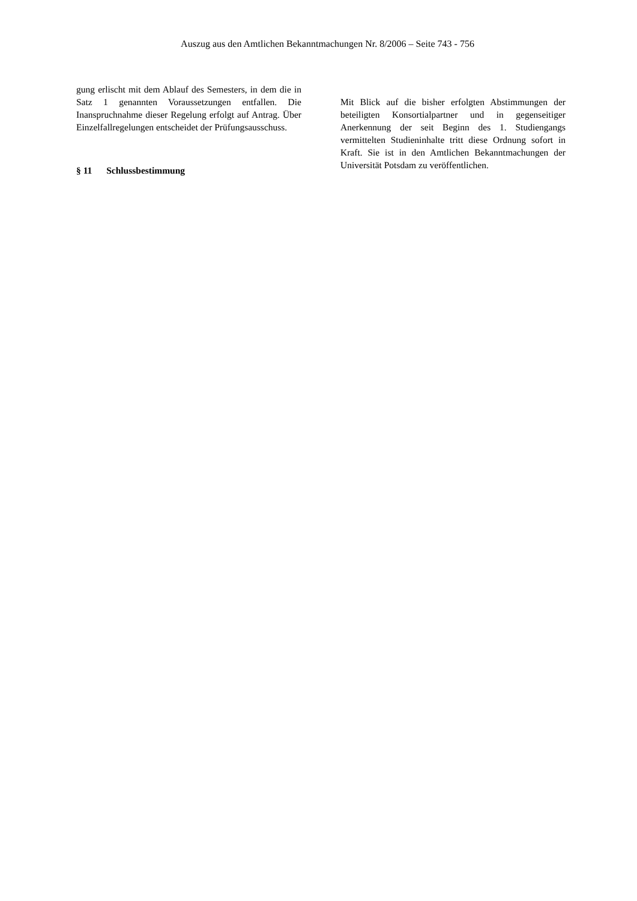Auszug aus den Amtlichen Bekanntmachungen Nr. 8/2006 – Seite 743 - 756
gung erlischt mit dem Ablauf des Semesters, in dem die in Satz 1 genannten Voraussetzungen entfallen. Die Inanspruchnahme dieser Regelung erfolgt auf Antrag. Über Einzelfallregelungen entscheidet der Prüfungsausschuss.
§ 11 Schlussbestimmung
Mit Blick auf die bisher erfolgten Abstimmungen der beteiligten Konsortialpartner und in gegenseitiger Anerkennung der seit Beginn des 1. Studiengangs vermittelten Studieninhalte tritt diese Ordnung sofort in Kraft. Sie ist in den Amtlichen Bekanntmachungen der Universität Potsdam zu veröffentlichen.